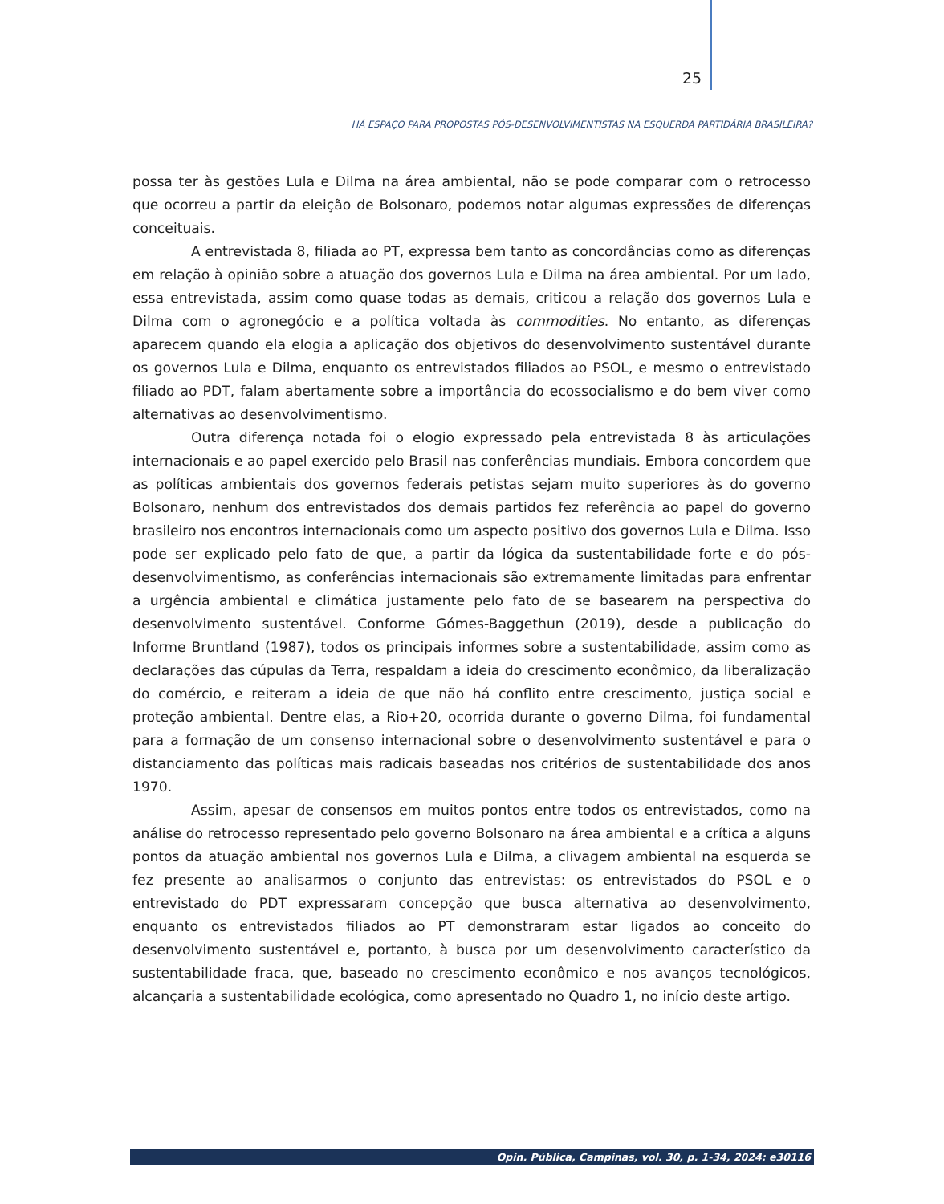25
HÁ ESPAÇO PARA PROPOSTAS PÓS-DESENVOLVIMENTISTAS NA ESQUERDA PARTIDÁRIA BRASILEIRA?
possa ter às gestões Lula e Dilma na área ambiental, não se pode comparar com o retrocesso que ocorreu a partir da eleição de Bolsonaro, podemos notar algumas expressões de diferenças conceituais.
A entrevistada 8, filiada ao PT, expressa bem tanto as concordâncias como as diferenças em relação à opinião sobre a atuação dos governos Lula e Dilma na área ambiental. Por um lado, essa entrevistada, assim como quase todas as demais, criticou a relação dos governos Lula e Dilma com o agronegócio e a política voltada às commodities. No entanto, as diferenças aparecem quando ela elogia a aplicação dos objetivos do desenvolvimento sustentável durante os governos Lula e Dilma, enquanto os entrevistados filiados ao PSOL, e mesmo o entrevistado filiado ao PDT, falam abertamente sobre a importância do ecossocialismo e do bem viver como alternativas ao desenvolvimentismo.
Outra diferença notada foi o elogio expressado pela entrevistada 8 às articulações internacionais e ao papel exercido pelo Brasil nas conferências mundiais. Embora concordem que as políticas ambientais dos governos federais petistas sejam muito superiores às do governo Bolsonaro, nenhum dos entrevistados dos demais partidos fez referência ao papel do governo brasileiro nos encontros internacionais como um aspecto positivo dos governos Lula e Dilma. Isso pode ser explicado pelo fato de que, a partir da lógica da sustentabilidade forte e do pós-desenvolvimentismo, as conferências internacionais são extremamente limitadas para enfrentar a urgência ambiental e climática justamente pelo fato de se basearem na perspectiva do desenvolvimento sustentável. Conforme Gómes-Baggethun (2019), desde a publicação do Informe Bruntland (1987), todos os principais informes sobre a sustentabilidade, assim como as declarações das cúpulas da Terra, respaldam a ideia do crescimento econômico, da liberalização do comércio, e reiteram a ideia de que não há conflito entre crescimento, justiça social e proteção ambiental. Dentre elas, a Rio+20, ocorrida durante o governo Dilma, foi fundamental para a formação de um consenso internacional sobre o desenvolvimento sustentável e para o distanciamento das políticas mais radicais baseadas nos critérios de sustentabilidade dos anos 1970.
Assim, apesar de consensos em muitos pontos entre todos os entrevistados, como na análise do retrocesso representado pelo governo Bolsonaro na área ambiental e a crítica a alguns pontos da atuação ambiental nos governos Lula e Dilma, a clivagem ambiental na esquerda se fez presente ao analisarmos o conjunto das entrevistas: os entrevistados do PSOL e o entrevistado do PDT expressaram concepção que busca alternativa ao desenvolvimento, enquanto os entrevistados filiados ao PT demonstraram estar ligados ao conceito do desenvolvimento sustentável e, portanto, à busca por um desenvolvimento característico da sustentabilidade fraca, que, baseado no crescimento econômico e nos avanços tecnológicos, alcançaria a sustentabilidade ecológica, como apresentado no Quadro 1, no início deste artigo.
Opin. Pública, Campinas, vol. 30, p. 1-34, 2024: e30116